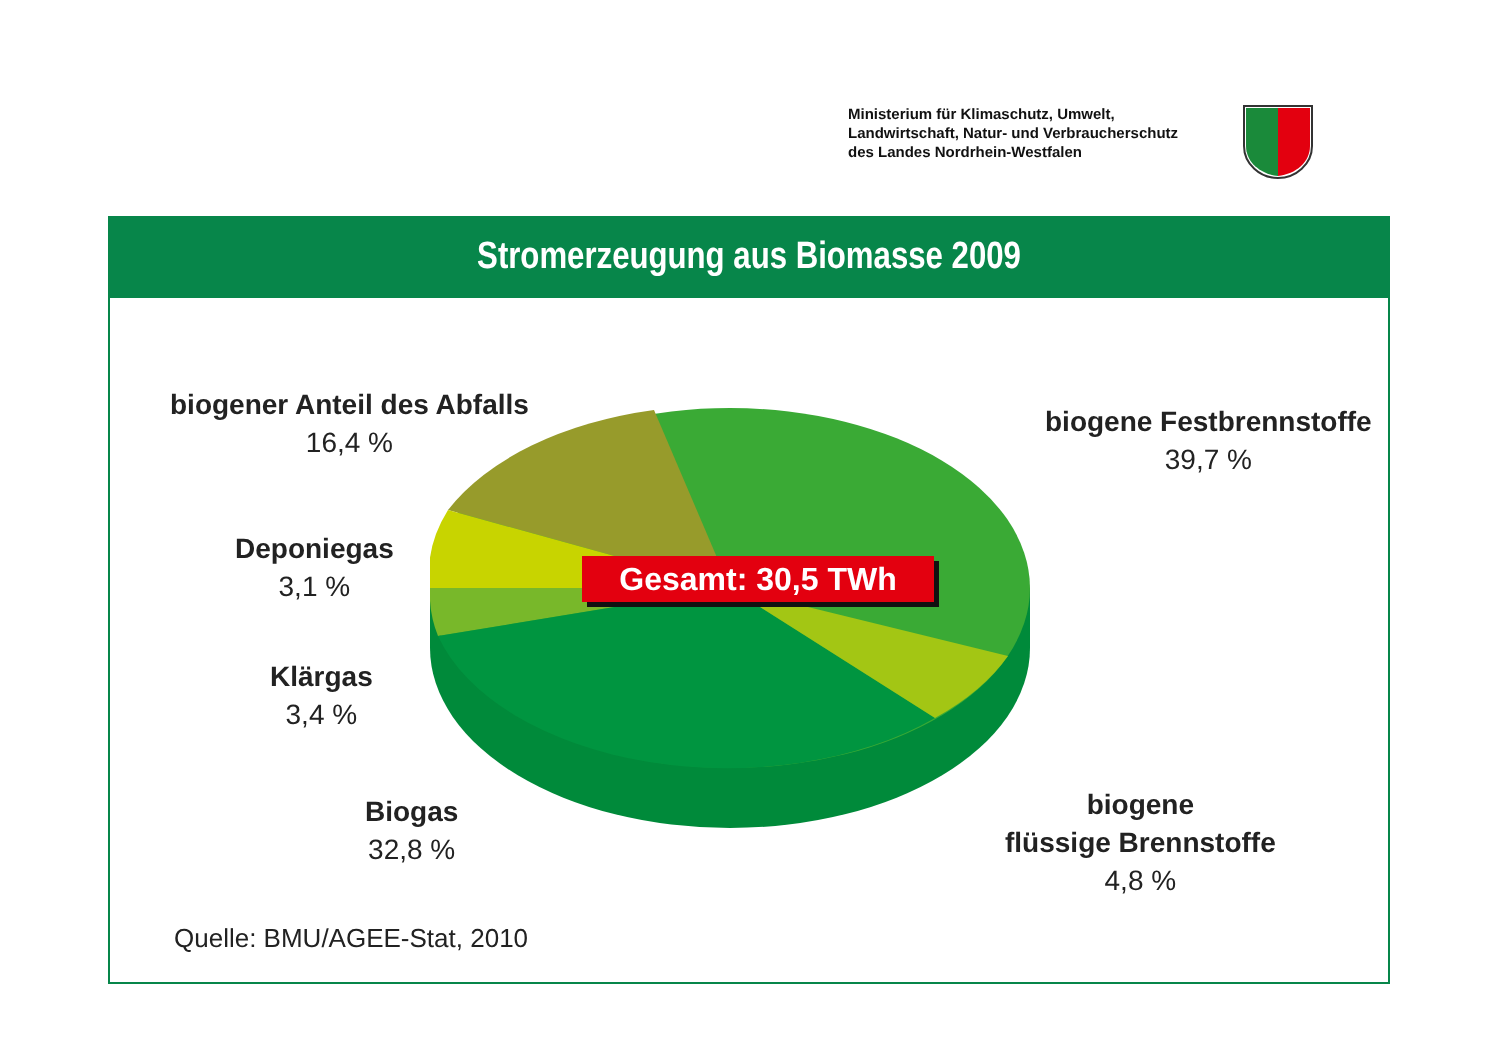Ministerium für Klimaschutz, Umwelt,
Landwirtschaft, Natur- und Verbraucherschutz
des Landes Nordrhein-Westfalen
Stromerzeugung aus Biomasse 2009
Gesamt: 30,5 TWh
biogener Anteil des Abfalls
16,4 %
biogene Festbrennstoffe
39,7 %
Deponiegas
3,1 %
Klärgas
3,4 %
Biogas
32,8 %
biogene
flüssige Brennstoffe
4,8 %
Quelle: BMU/AGEE-Stat, 2010